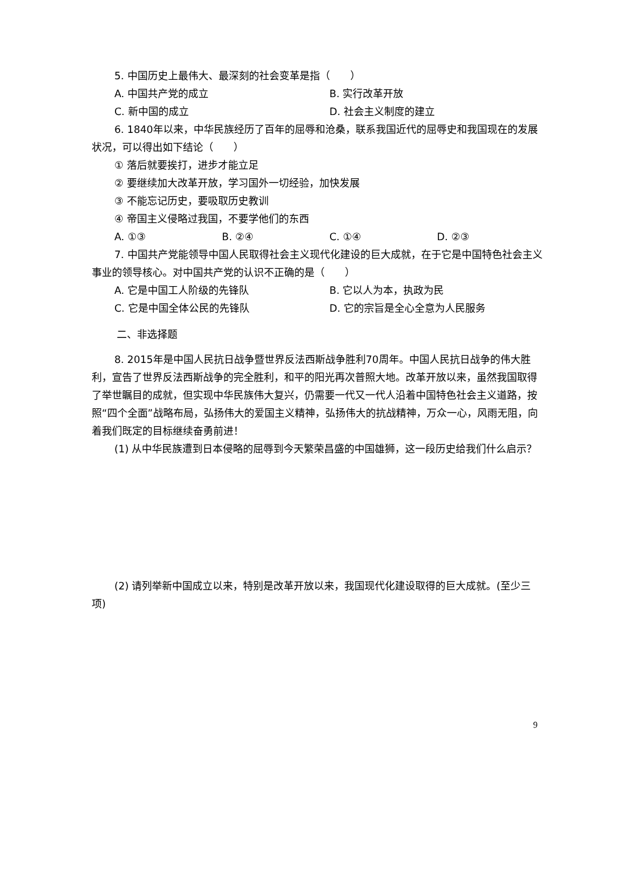5. 中国历史上最伟大、最深刻的社会变革是指（　　）
A. 中国共产党的成立 B. 实行改革开放
C. 新中国的成立 D. 社会主义制度的建立
6. 1840年以来，中华民族经历了百年的屈辱和沧桑，联系我国近代的屈辱史和我国现在的发展状况，可以得出如下结论（　　）
① 落后就要挨打，进步才能立足
② 要继续加大改革开放，学习国外一切经验，加快发展
③ 不能忘记历史，要吸取历史教训
④ 帝国主义侵略过我国，不要学他们的东西
A. ①③ B. ②④ C. ①④ D. ②③
7. 中国共产党能领导中国人民取得社会主义现代化建设的巨大成就，在于它是中国特色社会主义事业的领导核心。对中国共产党的认识不正确的是（　　）
A. 它是中国工人阶级的先锋队 B. 它以人为本，执政为民
C. 它是中国全体公民的先锋队 D. 它的宗旨是全心全意为人民服务
二、非选择题
8. 2015年是中国人民抗日战争暨世界反法西斯战争胜利70周年。中国人民抗日战争的伟大胜利，宣告了世界反法西斯战争的完全胜利，和平的阳光再次普照大地。改革开放以来，虽然我国取得了举世瞩目的成就，但实现中华民族伟大复兴，仍需要一代又一代人沿着中国特色社会主义道路，按照“四个全面”战略布局，弘扬伟大的爱国主义精神，弘扬伟大的抗战精神，万众一心，风雨无阻，向着我们既定的目标继续奋勇前进！
(1) 从中华民族遭到日本侵略的屈辱到今天繁荣昌盛的中国雄狮，这一段历史给我们什么启示？
(2) 请列举新中国成立以来，特别是改革开放以来，我国现代化建设取得的巨大成就。(至少三项)
9